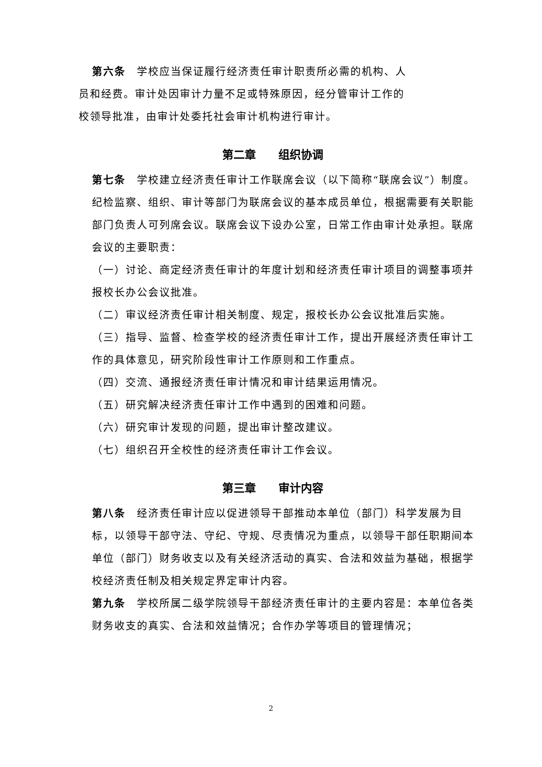第六条　学校应当保证履行经济责任审计职责所必需的机构、人
员和经费。审计处因审计力量不足或特殊原因，经分管审计工作的
校领导批准，由审计处委托社会审计机构进行审计。
第二章　　组织协调
第七条　学校建立经济责任审计工作联席会议（以下简称“联席会议”）制度。
纪检监察、组织、审计等部门为联席会议的基本成员单位，根据需要有关职能部门负责人可列席会议。联席会议下设办公室，日常工作由审计处承担。联席会议的主要职责：
（一）讨论、商定经济责任审计的年度计划和经济责任审计项目的调整事项并报校长办公会议批准。
（二）审议经济责任审计相关制度、规定，报校长办公会议批准后实施。
（三）指导、监督、检查学校的经济责任审计工作，提出开展经济责任审计工作的具体意见，研究阶段性审计工作原则和工作重点。
（四）交流、通报经济责任审计情况和审计结果运用情况。
（五）研究解决经济责任审计工作中遇到的困难和问题。
（六）研究审计发现的问题，提出审计整改建议。
（七）组织召开全校性的经济责任审计工作会议。
第三章　　审计内容
第八条　经济责任审计应以促进领导干部推动本单位（部门）科学发展为目标，以领导干部守法、守纪、守规、尽责情况为重点，以领导干部任职期间本单位（部门）财务收支以及有关经济活动的真实、合法和效益为基础，根据学校经济责任制及相关规定界定审计内容。
第九条　学校所属二级学院领导干部经济责任审计的主要内容是：本单位各类财务收支的真实、合法和效益情况；合作办学等项目的管理情况；
2